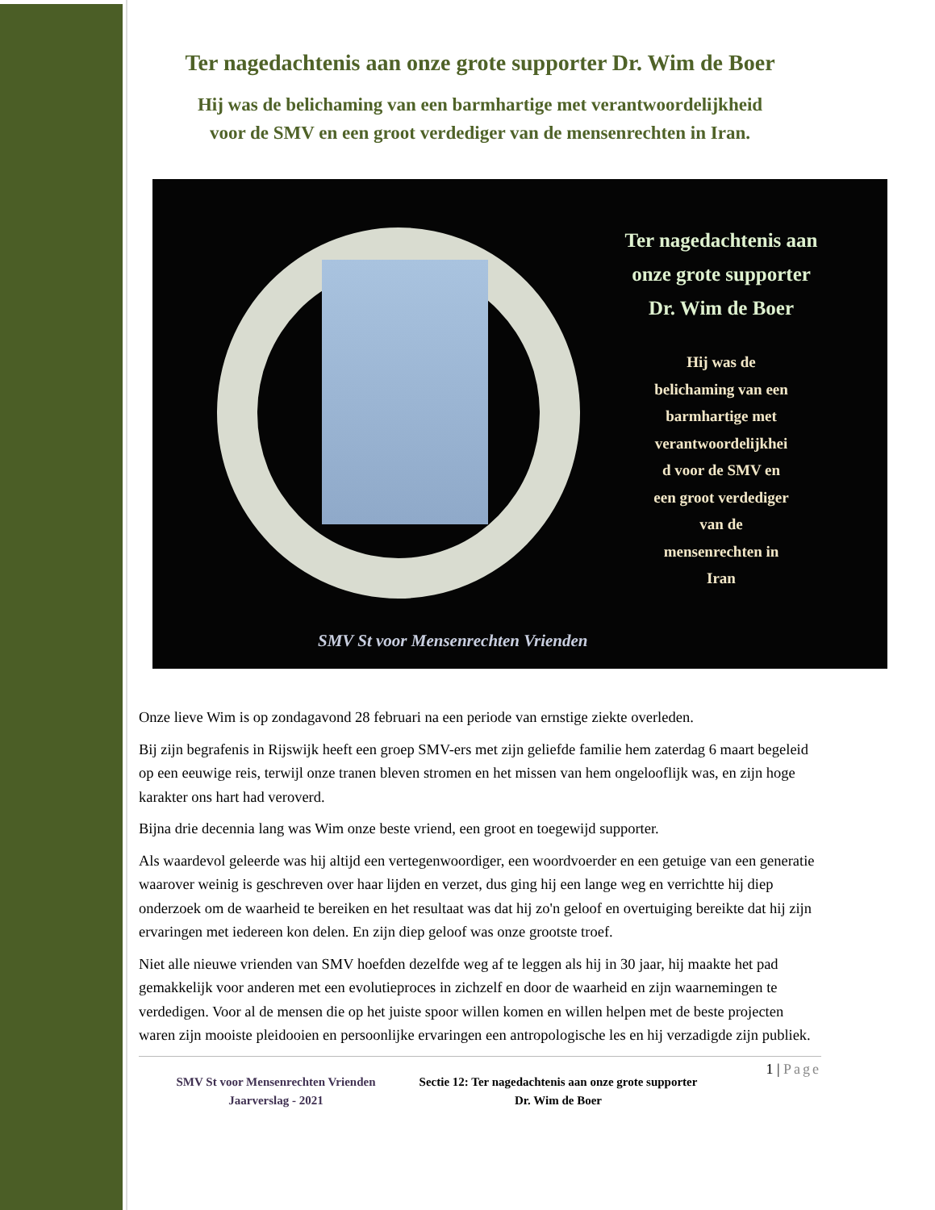Ter nagedachtenis aan onze grote supporter Dr. Wim de Boer
Hij was de belichaming van een barmhartige met verantwoordelijkheid
voor de SMV en een groot verdediger van de mensenrechten in Iran.
Ter nagedachtenis aan
onze grote supporter
Dr. Wim de Boer
Hij was de
belichaming van een
barmhartige met
verantwoordelijkhei
d voor de SMV en
een groot verdediger
van de
mensenrechten in
Iran
SMV St voor Mensenrechten Vrienden
Onze lieve Wim is op zondagavond 28 februari na een periode van ernstige ziekte overleden.
Bij zijn begrafenis in Rijswijk heeft een groep SMV-ers met zijn geliefde familie hem zaterdag 6 maart begeleid op een eeuwige reis, terwijl onze tranen bleven stromen en het missen van hem ongelooflijk was, en zijn hoge karakter ons hart had veroverd.
Bijna drie decennia lang was Wim onze beste vriend, een groot en toegewijd supporter.
Als waardevol geleerde was hij altijd een vertegenwoordiger, een woordvoerder en een getuige van een generatie waarover weinig is geschreven over haar lijden en verzet, dus ging hij een lange weg en verrichtte hij diep onderzoek om de waarheid te bereiken en het resultaat was dat hij zo'n geloof en overtuiging bereikte dat hij zijn ervaringen met iedereen kon delen. En zijn diep geloof was onze grootste troef.
Niet alle nieuwe vrienden van SMV hoefden dezelfde weg af te leggen als hij in 30 jaar, hij maakte het pad gemakkelijk voor anderen met een evolutieproces in zichzelf en door de waarheid en zijn waarnemingen te verdedigen. Voor al de mensen die op het juiste spoor willen komen en willen helpen met de beste projecten waren zijn mooiste pleidooien en persoonlijke ervaringen een antropologische les en hij verzadigde zijn publiek.
SMV St voor Mensenrechten Vrienden
Jaarverslag - 2021
Sectie 12: Ter nagedachtenis aan onze grote supporter Dr. Wim de Boer
1 | Page